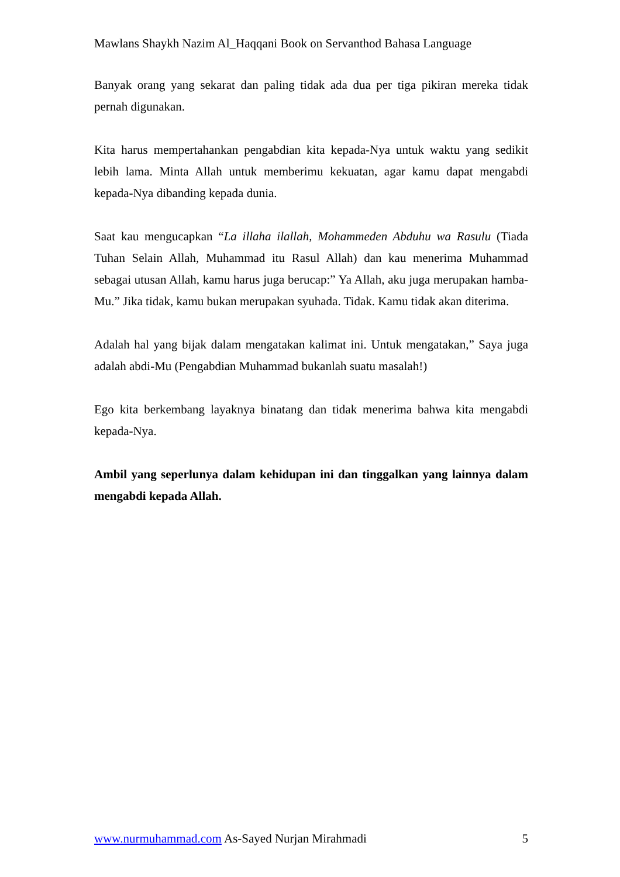Mawlans Shaykh Nazim Al_Haqqani Book on Servanthod Bahasa Language
Banyak orang yang sekarat dan paling tidak ada dua per tiga pikiran mereka tidak pernah digunakan.
Kita harus mempertahankan pengabdian kita kepada-Nya untuk waktu yang sedikit lebih lama. Minta Allah untuk memberimu kekuatan, agar kamu dapat mengabdi kepada-Nya dibanding kepada dunia.
Saat kau mengucapkan “La illaha ilallah, Mohammeden Abduhu wa Rasulu (Tiada Tuhan Selain Allah, Muhammad itu Rasul Allah) dan kau menerima Muhammad sebagai utusan Allah, kamu harus juga berucap:” Ya Allah, aku juga merupakan hamba-Mu.” Jika tidak, kamu bukan merupakan syuhada. Tidak. Kamu tidak akan diterima.
Adalah hal yang bijak dalam mengatakan kalimat ini. Untuk mengatakan,” Saya juga adalah abdi-Mu (Pengabdian Muhammad bukanlah suatu masalah!)
Ego kita berkembang layaknya binatang dan tidak menerima bahwa kita mengabdi kepada-Nya.
Ambil yang seperlunya dalam kehidupan ini dan tinggalkan yang lainnya dalam mengabdi kepada Allah.
www.nurmuhammad.com As-Sayed Nurjan Mirahmadi 5